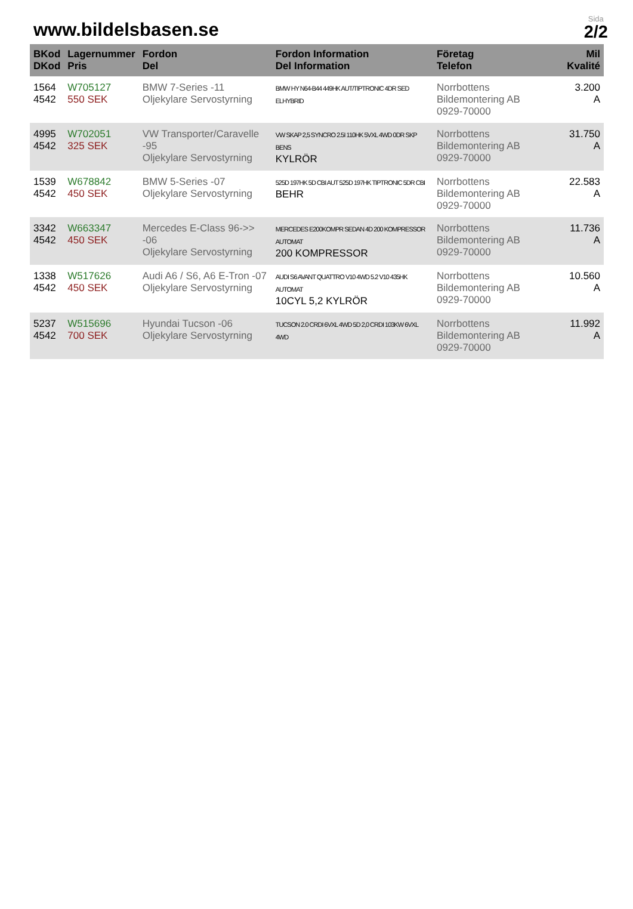www.bildelsbasen.se
Sida
2/2
| BKod DKod | Lagernummer Pris | Fordon Del | Fordon Information Del Information | Företag Telefon | Mil Kvalité |
| --- | --- | --- | --- | --- | --- |
| 1564 4542 | W705127 550 SEK | BMW 7-Series -11 Oljekylare Servostyrning | BMW HY N64-B44 449HK AUT/TIPTRONIC 4DR SED ELHYBRID | Norrbottens Bildemontering AB 0929-70000 | 3.200 A |
| 4995 4542 | W702051 325 SEK | VW Transporter/Caravelle -95 Oljekylare Servostyrning | VW SKAP 2,5 SYNCRO 2.5I 110HK 5VXL 4WD 0DR SKP BENS KYLRÖR | Norrbottens Bildemontering AB 0929-70000 | 31.750 A |
| 1539 4542 | W678842 450 SEK | BMW 5-Series -07 Oljekylare Servostyrning | 525D 197HK 5D CBI AUT 525D 197HK TIPTRONIC 5DR CBI BEHR | Norrbottens Bildemontering AB 0929-70000 | 22.583 A |
| 3342 4542 | W663347 450 SEK | Mercedes E-Class 96->> -06 Oljekylare Servostyrning | MERCEDES E200KOMPR SEDAN 4D 200 KOMPRESSOR AUTOMAT 200 KOMPRESSOR | Norrbottens Bildemontering AB 0929-70000 | 11.736 A |
| 1338 4542 | W517626 450 SEK | Audi A6 / S6, A6 E-Tron -07 Oljekylare Servostyrning | AUDI S6 AVANT QUATTRO V10 4WD 5.2 V10 435HK AUTOMAT 10CYL 5,2 KYLRÖR | Norrbottens Bildemontering AB 0929-70000 | 10.560 A |
| 5237 4542 | W515696 700 SEK | Hyundai Tucson -06 Oljekylare Servostyrning | TUCSON 2.0 CRDI 6VXL 4WD 5D 2,0 CRDI 103KW 6VXL 4WD | Norrbottens Bildemontering AB 0929-70000 | 11.992 A |